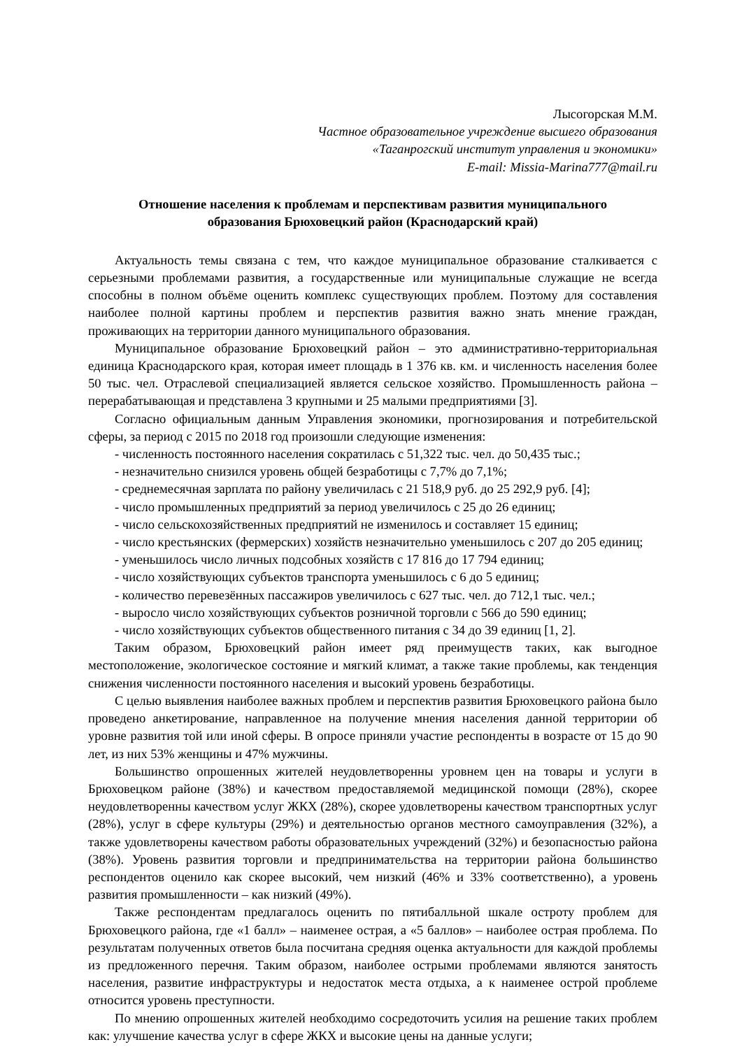Лысогорская М.М.
Частное образовательное учреждение высшего образования
«Таганрогский институт управления и экономики»
E-mail: Missia-Marina777@mail.ru
Отношение населения к проблемам и перспективам развития муниципального образования Брюховецкий район (Краснодарский край)
Актуальность темы связана с тем, что каждое муниципальное образование сталкивается с серьезными проблемами развития, а государственные или муниципальные служащие не всегда способны в полном объёме оценить комплекс существующих проблем. Поэтому для составления наиболее полной картины проблем и перспектив развития важно знать мнение граждан, проживающих на территории данного муниципального образования.
Муниципальное образование Брюховецкий район – это административно-территориальная единица Краснодарского края, которая имеет площадь в 1 376 кв. км. и численность населения более 50 тыс. чел. Отраслевой специализацией является сельское хозяйство. Промышленность района – перерабатывающая и представлена 3 крупными и 25 малыми предприятиями [3].
Согласно официальным данным Управления экономики, прогнозирования и потребительской сферы, за период с 2015 по 2018 год произошли следующие изменения:
- численность постоянного населения сократилась с 51,322 тыс. чел. до 50,435 тыс.;
- незначительно снизился уровень общей безработицы с 7,7% до 7,1%;
- среднемесячная зарплата по району увеличилась с 21 518,9 руб. до 25 292,9 руб. [4];
- число промышленных предприятий за период увеличилось с 25 до 26 единиц;
- число сельскохозяйственных предприятий не изменилось и составляет 15 единиц;
- число крестьянских (фермерских) хозяйств незначительно уменьшилось с 207 до 205 единиц;
- уменьшилось число личных подсобных хозяйств с 17 816 до 17 794 единиц;
- число хозяйствующих субъектов транспорта уменьшилось с 6 до 5 единиц;
- количество перевезённых пассажиров увеличилось с 627 тыс. чел. до 712,1 тыс. чел.;
- выросло число хозяйствующих субъектов розничной торговли с 566 до 590 единиц;
- число хозяйствующих субъектов общественного питания с 34 до 39 единиц [1, 2].
Таким образом, Брюховецкий район имеет ряд преимуществ таких, как выгодное местоположение, экологическое состояние и мягкий климат, а также такие проблемы, как тенденция снижения численности постоянного населения и высокий уровень безработицы.
С целью выявления наиболее важных проблем и перспектив развития Брюховецкого района было проведено анкетирование, направленное на получение мнения населения данной территории об уровне развития той или иной сферы. В опросе приняли участие респонденты в возрасте от 15 до 90 лет, из них 53% женщины и 47% мужчины.
Большинство опрошенных жителей неудовлетворенны уровнем цен на товары и услуги в Брюховецком районе (38%) и качеством предоставляемой медицинской помощи (28%), скорее неудовлетворенны качеством услуг ЖКХ (28%), скорее удовлетворены качеством транспортных услуг (28%), услуг в сфере культуры (29%) и деятельностью органов местного самоуправления (32%), а также удовлетворены качеством работы образовательных учреждений (32%) и безопасностью района (38%). Уровень развития торговли и предпринимательства на территории района большинство респондентов оценило как скорее высокий, чем низкий (46% и 33% соответственно), а уровень развития промышленности – как низкий (49%).
Также респондентам предлагалось оценить по пятибалльной шкале остроту проблем для Брюховецкого района, где «1 балл» – наименее острая, а «5 баллов» – наиболее острая проблема. По результатам полученных ответов была посчитана средняя оценка актуальности для каждой проблемы из предложенного перечня. Таким образом, наиболее острыми проблемами являются занятость населения, развитие инфраструктуры и недостаток места отдыха, а к наименее острой проблеме относится уровень преступности.
По мнению опрошенных жителей необходимо сосредоточить усилия на решение таких проблем как: улучшение качества услуг в сфере ЖКХ и высокие цены на данные услуги;